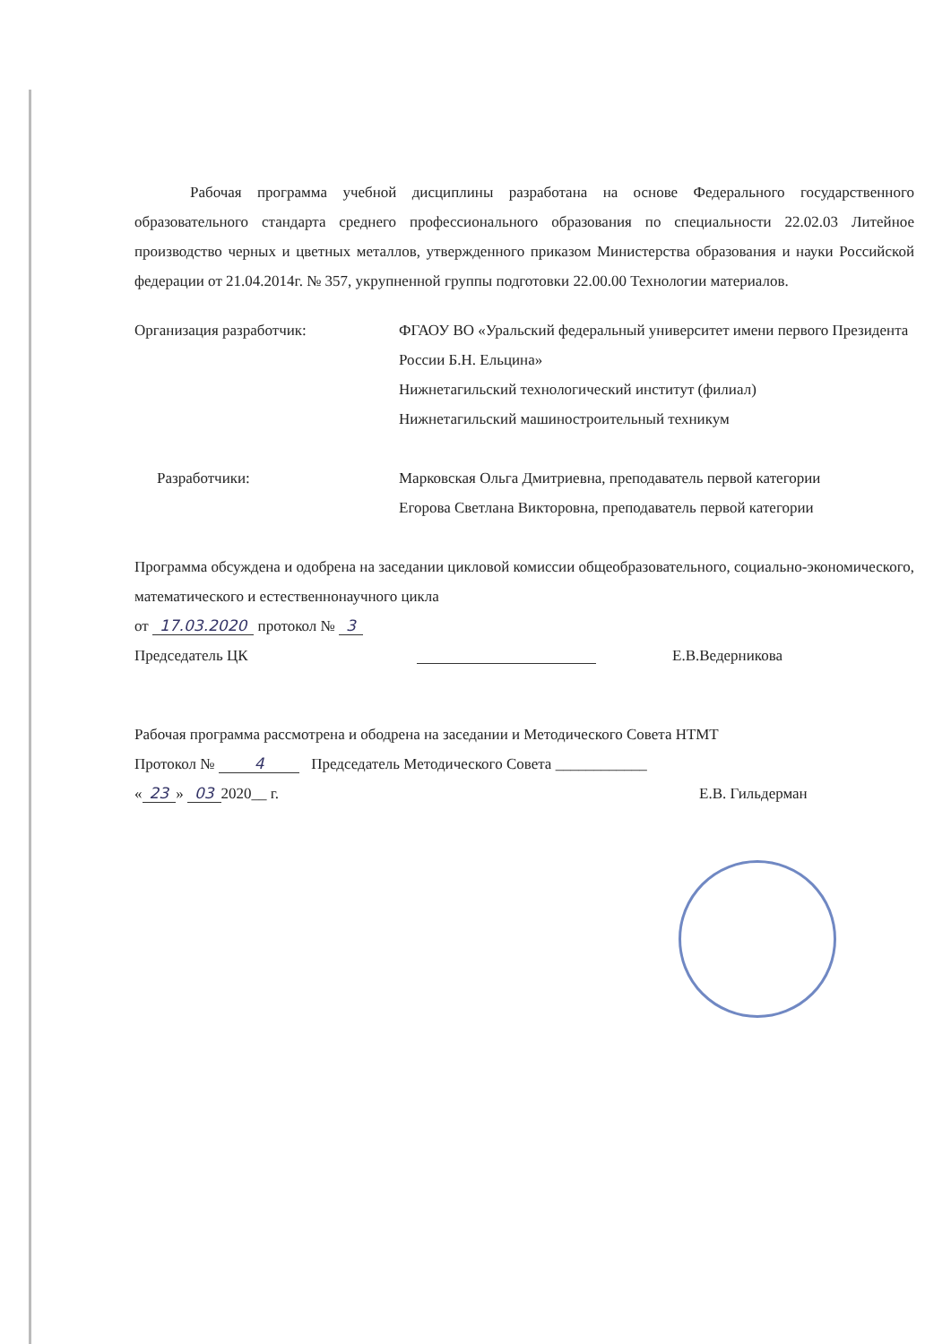Рабочая программа учебной дисциплины разработана на основе Федерального государственного образовательного стандарта среднего профессионального образования по специальности 22.02.03 Литейное производство черных и цветных металлов, утвержденного приказом Министерства образования и науки Российской федерации от 21.04.2014г. № 357, укрупненной группы подготовки 22.00.00 Технологии материалов.
Организация разработчик: ФГАОУ ВО «Уральский федеральный университет имени первого Президента России Б.Н. Ельцина»
Нижнетагильский технологический институт (филиал)
Нижнетагильский машиностроительный техникум
Разработчики: Марковская Ольга Дмитриевна, преподаватель первой категории
Егорова Светлана Викторовна, преподаватель первой категории
Программа обсуждена и одобрена на заседании цикловой комиссии общеобразовательного, социально-экономического, математического и естественнонаучного цикла
от 17.03.2020 протокол № 3
Председатель ЦК Е.В.Ведерникова
Рабочая программа рассмотрена и ободрена на заседании и Методического Совета НТМТ
Протокол № 4 Председатель Методического Совета ____________
« 23 » 03 2020__ г. Е.В. Гильдерман